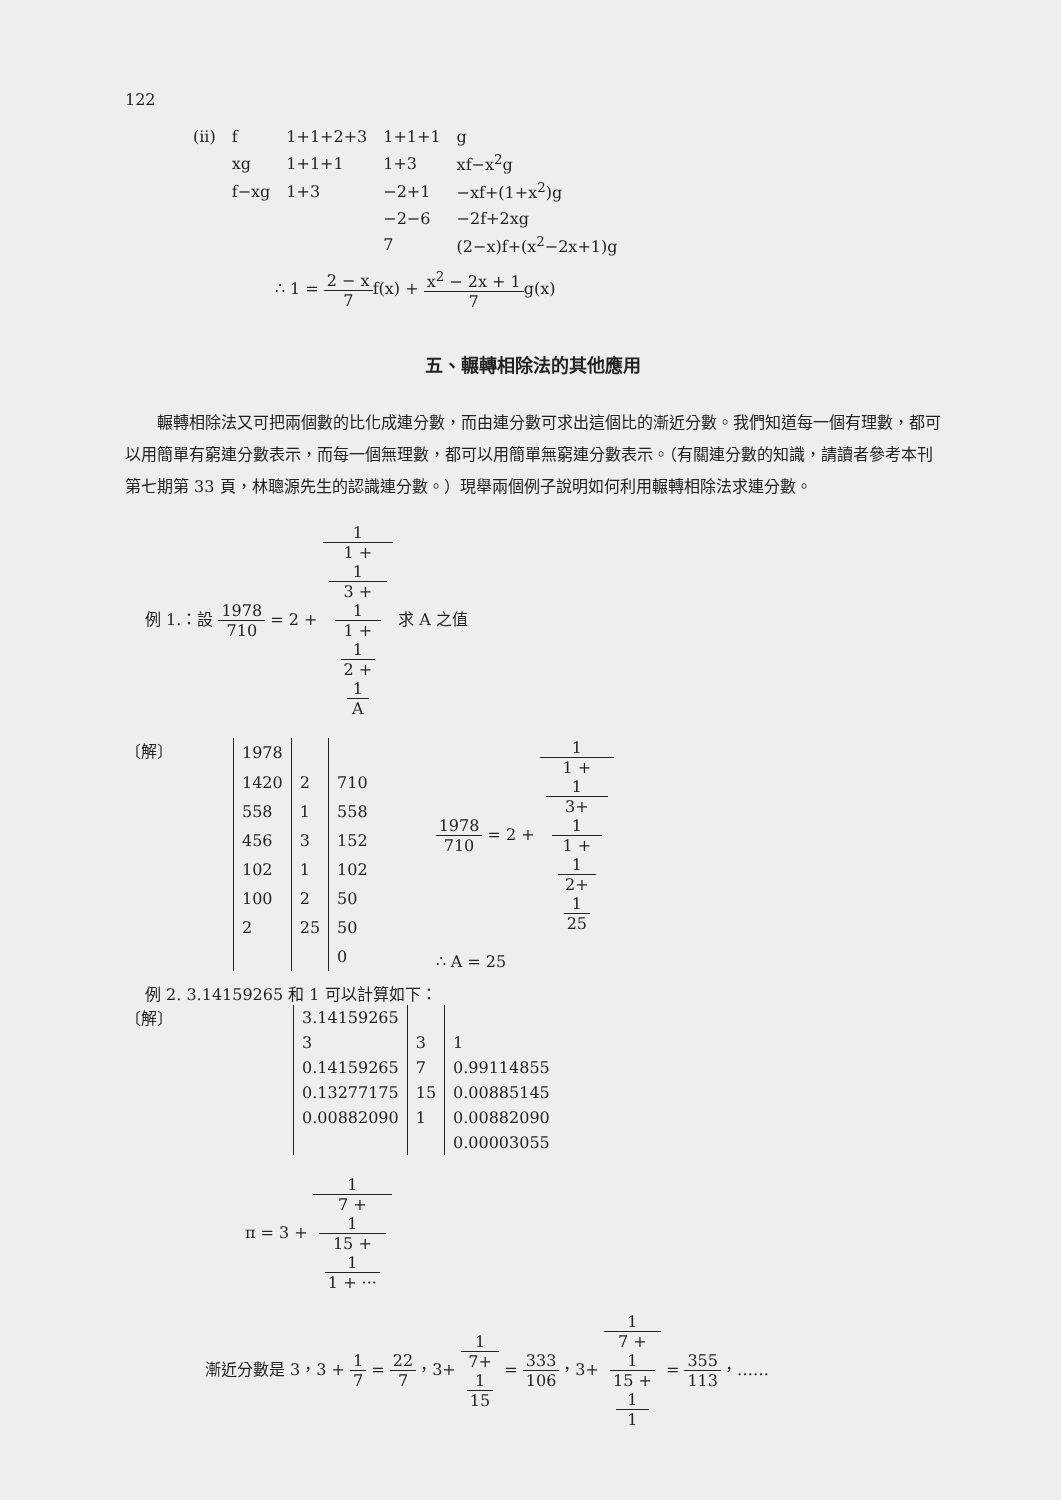122
| (ii) | f | 1+1+2+3 | 1+1+1 | g |
| | xg | 1+1+1 | 1+3 | xf−x<sup>2</sup>g |
| | f−xg | 1+3 | −2+1 | −xf+(1+x<sup>2</sup>)g |
| | | | −2−6 | −2f+2xg |
| | | | 7 | (2−x)f+(x<sup>2</sup>−2x+1)g |
∴ 1 = 2 − x 7f(x) + x<sup>2</sup> − 2x + 1 7g(x)
五、輾轉相除法的其他應用
輾轉相除法又可把兩個數的比化成連分數，而由連分數可求出這個比的漸近分數。我們知道每一個有理數，都可以用簡單有窮連分數表示，而每一個無理數，都可以用簡單無窮連分數表示。（有關連分數的知識，請讀者參考本刊第七期第 33 頁，林聰源先生的認識連分數。）現舉兩個例子說明如何利用輾轉相除法求連分數。
例 1.：設 1978 710 = 2 + 1 1 +
1
3 +
1
1 +
1
2 +
1
A 求 A 之值
〔解〕
| 1978 | | |
| 1420 | 2 | 710 |
| 558 | 1 | 558 |
| 456 | 3 | 152 |
| 102 | 1 | 102 |
| 100 | 2 | 50 |
| 2 | 25 | 50 |
| | | 0 |
1978 710 = 2 + 1 1 +
1
3+
1
1 +
1
2+
1
25
∴ A = 25
例 2. 3.14159265 和 1 可以計算如下：
〔解〕
| 3.14159265 | | |
| 3 | 3 | 1 |
| 0.14159265 | 7 | 0.99114855 |
| 0.13277175 | 15 | 0.00885145 |
| 0.00882090 | 1 | 0.00882090 |
| | | 0.00003055 |
π = 3 + 1 7 +
1
15 +
1
1 + ···
漸近分數是 3，3 + 1 7 = 22 7，3+ 1 7+
1
15 = 333 106，3+ 1 7 +
1
15 +
1
1 = 355 113，……